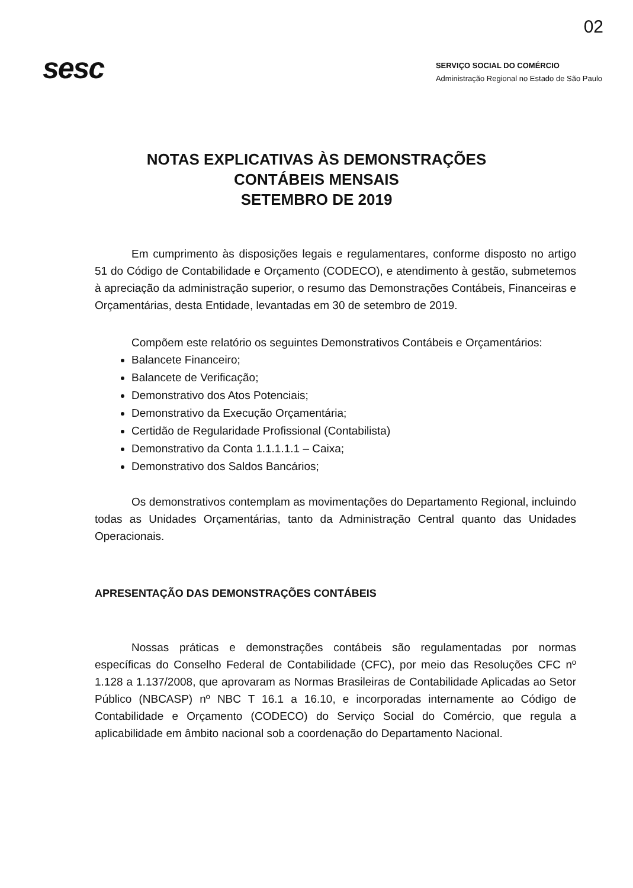02
sesc
SERVIÇO SOCIAL DO COMÉRCIO
Administração Regional no Estado de São Paulo
NOTAS EXPLICATIVAS ÀS DEMONSTRAÇÕES
CONTÁBEIS MENSAIS
SETEMBRO DE 2019
Em cumprimento às disposições legais e regulamentares, conforme disposto no artigo 51 do Código de Contabilidade e Orçamento (CODECO), e atendimento à gestão, submetemos à apreciação da administração superior, o resumo das Demonstrações Contábeis, Financeiras e Orçamentárias, desta Entidade, levantadas em 30 de setembro de 2019.
Compõem este relatório os seguintes Demonstrativos Contábeis e Orçamentários:
Balancete Financeiro;
Balancete de Verificação;
Demonstrativo dos Atos Potenciais;
Demonstrativo da Execução Orçamentária;
Certidão de Regularidade Profissional (Contabilista)
Demonstrativo da Conta 1.1.1.1.1 – Caixa;
Demonstrativo dos Saldos Bancários;
Os demonstrativos contemplam as movimentações do Departamento Regional, incluindo todas as Unidades Orçamentárias, tanto da Administração Central quanto das Unidades Operacionais.
APRESENTAÇÃO DAS DEMONSTRAÇÕES CONTÁBEIS
Nossas práticas e demonstrações contábeis são regulamentadas por normas específicas do Conselho Federal de Contabilidade (CFC), por meio das Resoluções CFC nº 1.128 a 1.137/2008, que aprovaram as Normas Brasileiras de Contabilidade Aplicadas ao Setor Público (NBCASP) nº NBC T 16.1 a 16.10, e incorporadas internamente ao Código de Contabilidade e Orçamento (CODECO) do Serviço Social do Comércio, que regula a aplicabilidade em âmbito nacional sob a coordenação do Departamento Nacional.